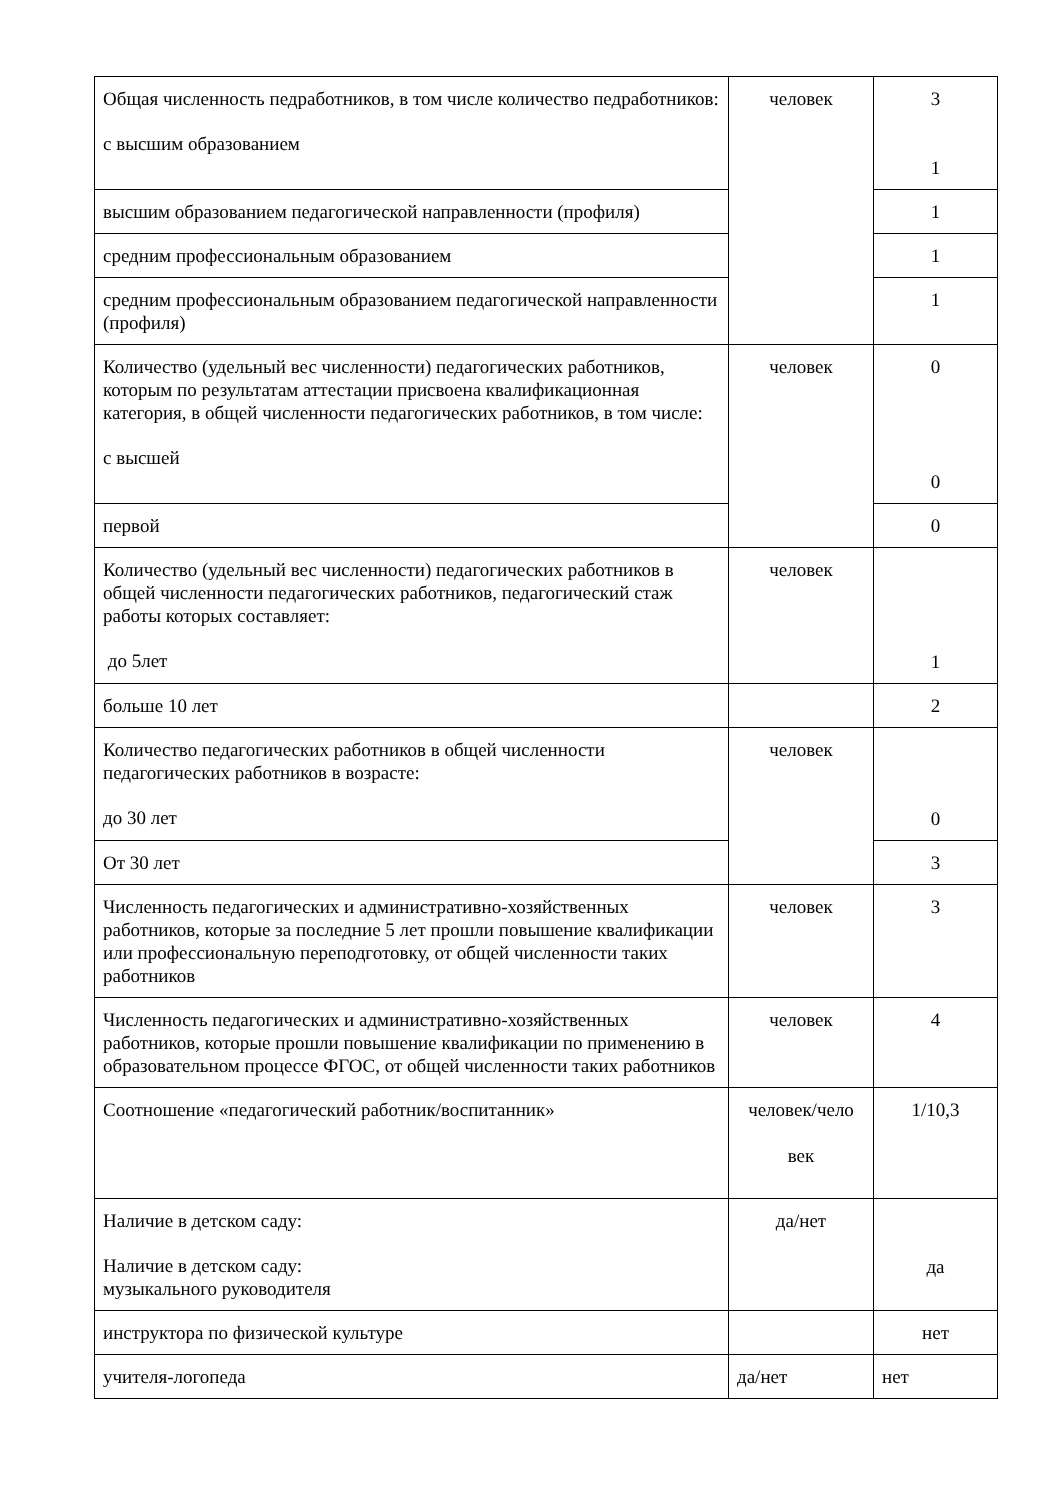| Общая численность педработников, в том числе количество педработников: с высшим образованием | человек | 3 1 |
| высшим образованием педагогической направленности (профиля) | | 1 |
| средним профессиональным образованием | | 1 |
| средним профессиональным образованием педагогической направленности (профиля) | | 1 |
| Количество (удельный вес численности) педагогических работников, которым по результатам аттестации присвоена квалификационная категория, в общей численности педагогических работников, в том числе: с высшей | человек | 0 0 |
| первой | | 0 |
| Количество (удельный вес численности) педагогических работников в общей численности педагогических работников, педагогический стаж работы которых составляет: до 5лет | человек | 1 |
| больше 10 лет | | 2 |
| Количество педагогических работников в общей численности педагогических работников в возрасте: до 30 лет | человек | 0 |
| От 30 лет | | 3 |
| Численность педагогических и административно-хозяйственных работников, которые за последние 5 лет прошли повышение квалификации или профессиональную переподготовку, от общей численности таких работников | человек | 3 |
| Численность педагогических и административно-хозяйственных работников, которые прошли повышение квалификации по применению в образовательном процессе ФГОС, от общей численности таких работников | человек | 4 |
| Соотношение «педагогический работник/воспитанник» | человек/чело век | 1/10,3 |
| Наличие в детском саду: Наличие в детском саду: музыкального руководителя | да/нет | да |
| инструктора по физической культуре | | нет |
| учителя-логопеда | да/нет | нет |